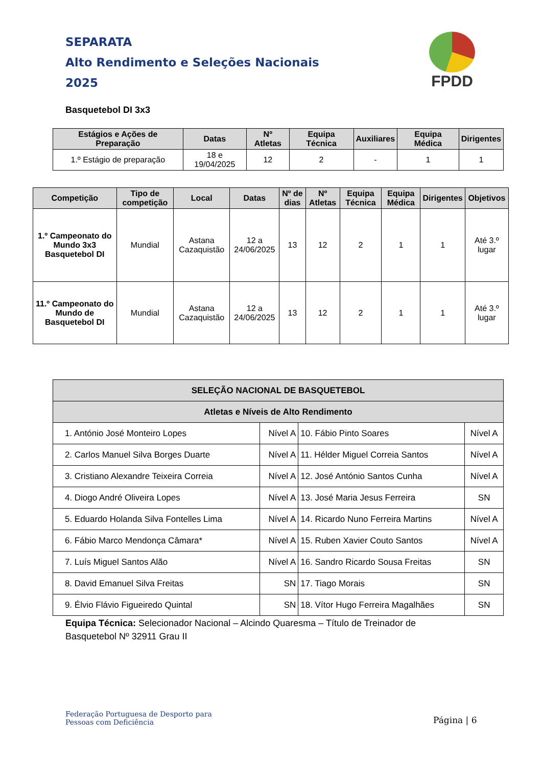SEPARATA
Alto Rendimento e Seleções Nacionais
2025
FPDD
Basquetebol DI 3x3
| Estágios e Ações de Preparação | Datas | Nº Atletas | Equipa Técnica | Auxiliares | Equipa Médica | Dirigentes |
| --- | --- | --- | --- | --- | --- | --- |
| 1.º Estágio de preparação | 18 e 19/04/2025 | 12 | 2 | - | 1 | 1 |
| Competição | Tipo de competição | Local | Datas | Nº de dias | Nº Atletas | Equipa Técnica | Equipa Médica | Dirigentes | Objetivos |
| --- | --- | --- | --- | --- | --- | --- | --- | --- | --- |
| 1.º Campeonato do Mundo 3x3 Basquetebol DI | Mundial | Astana Cazaquistão | 12 a 24/06/2025 | 13 | 12 | 2 | 1 | 1 | Até 3.º lugar |
| 11.º Campeonato do Mundo de Basquetebol DI | Mundial | Astana Cazaquistão | 12 a 24/06/2025 | 13 | 12 | 2 | 1 | 1 | Até 3.º lugar |
| SELEÇÃO NACIONAL DE BASQUETEBOL | | | |
| --- | --- | --- | --- |
| Atletas e Níveis de Alto Rendimento | | | |
| 1. António José Monteiro Lopes | Nível A | 10. Fábio Pinto Soares | Nível A |
| 2. Carlos Manuel Silva Borges Duarte | Nível A | 11. Hélder Miguel Correia Santos | Nível A |
| 3. Cristiano Alexandre Teixeira Correia | Nível A | 12. José António Santos Cunha | Nível A |
| 4. Diogo André Oliveira Lopes | Nível A | 13. José Maria Jesus Ferreira | SN |
| 5. Eduardo Holanda Silva Fontelles Lima | Nível A | 14. Ricardo Nuno Ferreira Martins | Nível A |
| 6. Fábio Marco Mendonça Câmara* | Nível A | 15. Ruben Xavier Couto Santos | Nível A |
| 7. Luís Miguel Santos Alão | Nível A | 16. Sandro Ricardo Sousa Freitas | SN |
| 8. David Emanuel Silva Freitas | SN | 17. Tiago Morais | SN |
| 9. Élvio Flávio Figueiredo Quintal | SN | 18. Vítor Hugo Ferreira Magalhães | SN |
Equipa Técnica: Selecionador Nacional – Alcindo Quaresma – Título de Treinador de Basquetebol Nº 32911 Grau II
Federação Portuguesa de Desporto para
Pessoas com Deficiência
Página | 6